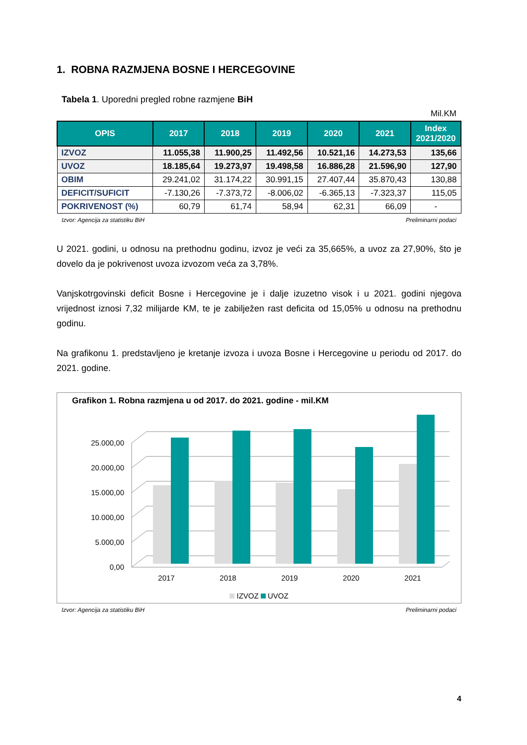1. ROBNA RAZMJENA BOSNE I HERCEGOVINE
Tabela 1. Uporedni pregled robne razmjene BiH
Mil.KM
| OPIS | 2017 | 2018 | 2019 | 2020 | 2021 | Index 2021/2020 |
| --- | --- | --- | --- | --- | --- | --- |
| IZVOZ | 11.055,38 | 11.900,25 | 11.492,56 | 10.521,16 | 14.273,53 | 135,66 |
| UVOZ | 18.185,64 | 19.273,97 | 19.498,58 | 16.886,28 | 21.596,90 | 127,90 |
| OBIM | 29.241,02 | 31.174,22 | 30.991,15 | 27.407,44 | 35.870,43 | 130,88 |
| DEFICIT/SUFICIT | -7.130,26 | -7.373,72 | -8.006,02 | -6.365,13 | -7.323,37 | 115,05 |
| POKRIVENOST (%) | 60,79 | 61,74 | 58,94 | 62,31 | 66,09 | - |
Izvor: Agencija za statistiku BiH Preliminarni podaci
U 2021. godini, u odnosu na prethodnu godinu, izvoz je veći za 35,665%, a uvoz za 27,90%, što je dovelo da je pokrivenost uvoza izvozom veća za 3,78%.
Vanjskotrgovinski deficit Bosne i Hercegovine je i dalje izuzetno visok i u 2021. godini njegova vrijednost iznosi 7,32 milijarde KM, te je zabilježen rast deficita od 15,05% u odnosu na prethodnu godinu.
Na grafikonu 1. predstavljeno je kretanje izvoza i uvoza Bosne i Hercegovine u periodu od 2017. do 2021. godine.
Grafikon 1. Robna razmjena u od 2017. do 2021. godine - mil.KM
25.000,00
20.000,00
15.000,00
10.000,00
5.000,00
0,00
2017
2018
2019
2020
2021
IZVOZ UVOZ
Izvor: Agencija za statistiku BiH Preliminarni podaci
4